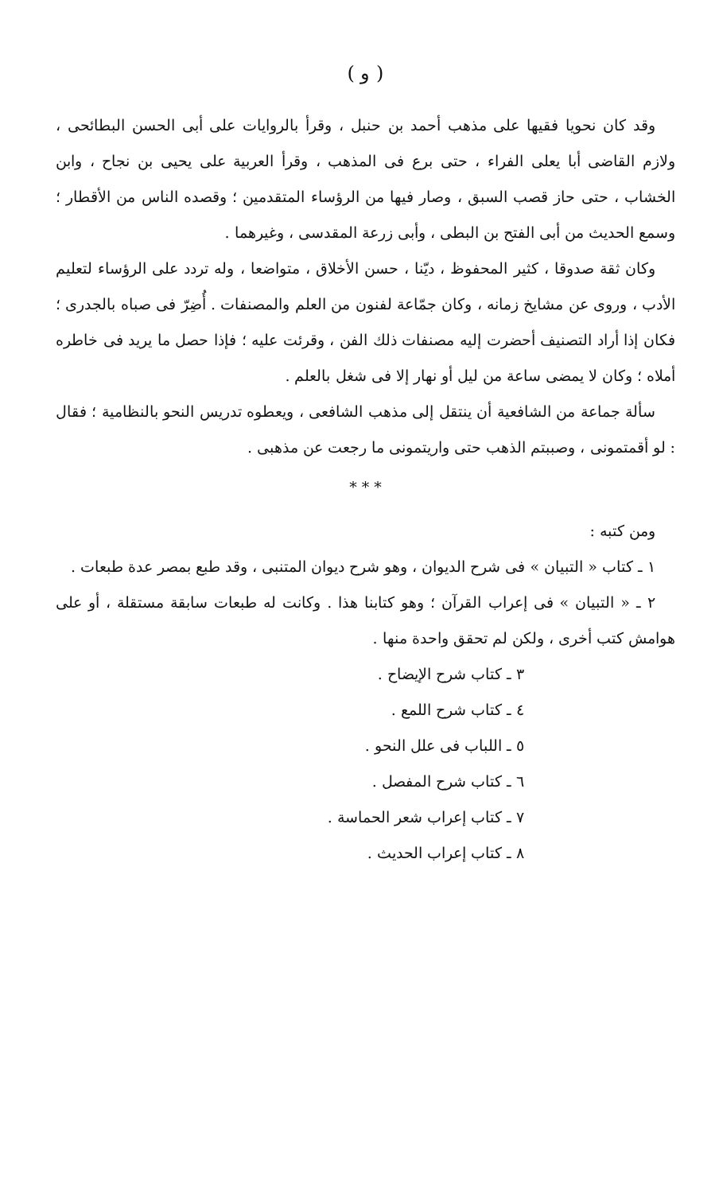( و )
وقد كان نحويا فقيها على مذهب أحمد بن حنبل ، وقرأ بالروايات على أبى الحسن البطائحى ، ولازم القاضى أبا يعلى الفراء ، حتى برع فى المذهب ، وقرأ العربية على يحيى بن نجاح ، وابن الخشاب ، حتى حاز قصب السبق ، وصار فيها من الرؤساء المتقدمين ؛ وقصده الناس من الأقطار ؛ وسمع الحديث من أبى الفتح بن البطى ، وأبى زرعة المقدسى ، وغيرهما .
وكان ثقة صدوقا ، كثير المحفوظ ، ديّنا ، حسن الأخلاق ، متواضعا ، وله تردد على الرؤساء لتعليم الأدب ، وروى عن مشايخ زمانه ، وكان جمّاعة لفنون من العلم والمصنفات . أُضِرّ فى صباه بالجدرى ؛ فكان إذا أراد التصنيف أحضرت إليه مصنفات ذلك الفن ، وقرئت عليه ؛ فإذا حصل ما يريد فى خاطره أملاه ؛ وكان لا يمضى ساعة من ليل أو نهار إلا فى شغل بالعلم .
سألة جماعة من الشافعية أن ينتقل إلى مذهب الشافعى ، ويعطوه تدريس النحو بالنظامية ؛ فقال : لو أقمتمونى ، وصببتم الذهب حتى واريتمونى ما رجعت عن مذهبى .
* * *
ومن كتبه :
١ ـ كتاب « التبيان » فى شرح الديوان ، وهو شرح ديوان المتنبى ، وقد طبع بمصر عدة طبعات .
٢ ـ « التبيان » فى إعراب القرآن ؛ وهو كتابنا هذا . وكانت له طبعات سابقة مستقلة ، أو على هوامش كتب أخرى ، ولكن لم تحقق واحدة منها .
٣ ـ كتاب شرح الإيضاح .
٤ ـ كتاب شرح اللمع .
٥ ـ اللباب فى علل النحو .
٦ ـ كتاب شرح المفصل .
٧ ـ كتاب إعراب شعر الحماسة .
٨ ـ كتاب إعراب الحديث .